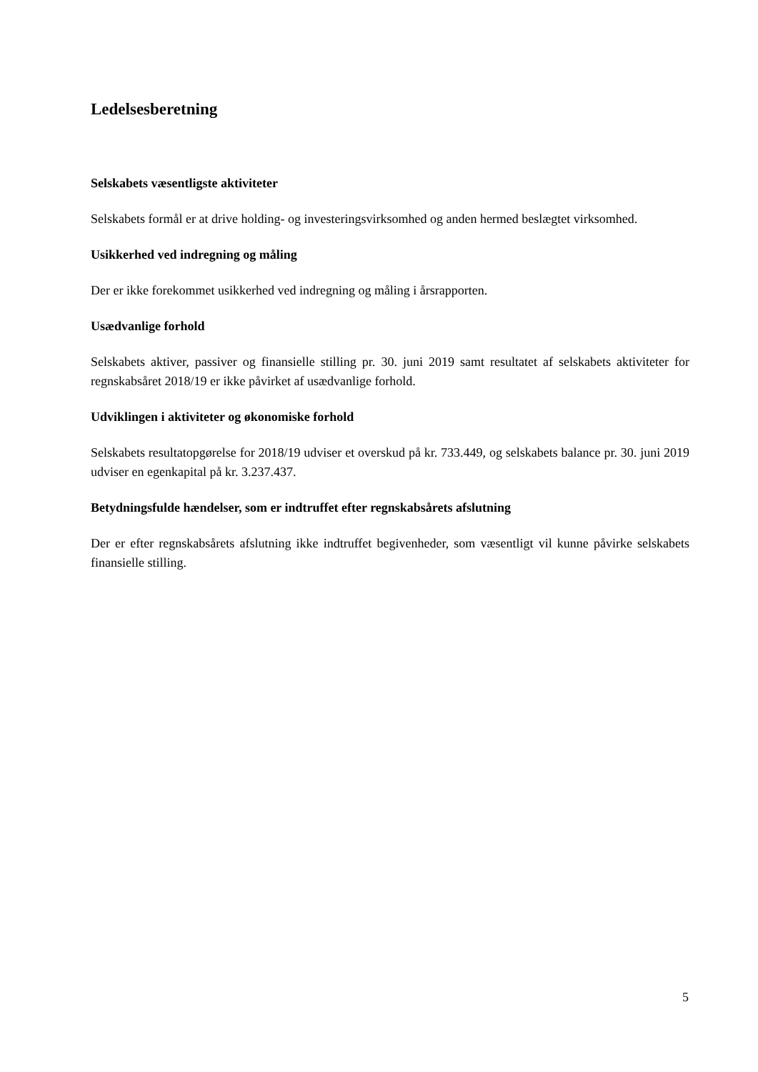Ledelsesberetning
Selskabets væsentligste aktiviteter
Selskabets formål er at drive holding- og investeringsvirksomhed og anden hermed beslægtet virksomhed.
Usikkerhed ved indregning og måling
Der er ikke forekommet usikkerhed ved indregning og måling i årsrapporten.
Usædvanlige forhold
Selskabets aktiver, passiver og finansielle stilling pr. 30. juni 2019 samt resultatet af selskabets aktiviteter for regnskabsåret 2018/19 er ikke påvirket af usædvanlige forhold.
Udviklingen i aktiviteter og økonomiske forhold
Selskabets resultatopgørelse for 2018/19 udviser et overskud på kr. 733.449, og selskabets balance pr. 30. juni 2019 udviser en egenkapital på kr. 3.237.437.
Betydningsfulde hændelser, som er indtruffet efter regnskabsårets afslutning
Der er efter regnskabsårets afslutning ikke indtruffet begivenheder, som væsentligt vil kunne påvirke selskabets finansielle stilling.
5